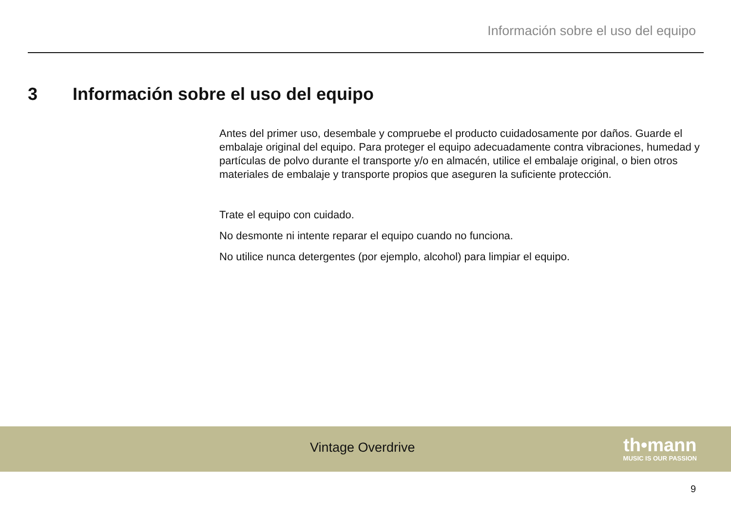Información sobre el uso del equipo
3 Información sobre el uso del equipo
Antes del primer uso, desembale y compruebe el producto cuidadosamente por daños. Guarde el embalaje original del equipo. Para proteger el equipo adecuadamente contra vibraciones, humedad y partículas de polvo durante el transporte y/o en almacén, utilice el embalaje original, o bien otros materiales de embalaje y transporte propios que aseguren la suficiente protección.
Trate el equipo con cuidado.
No desmonte ni intente reparar el equipo cuando no funciona.
No utilice nunca detergentes (por ejemplo, alcohol) para limpiar el equipo.
Vintage Overdrive th•mann
MUSIC IS OUR PASSION
9